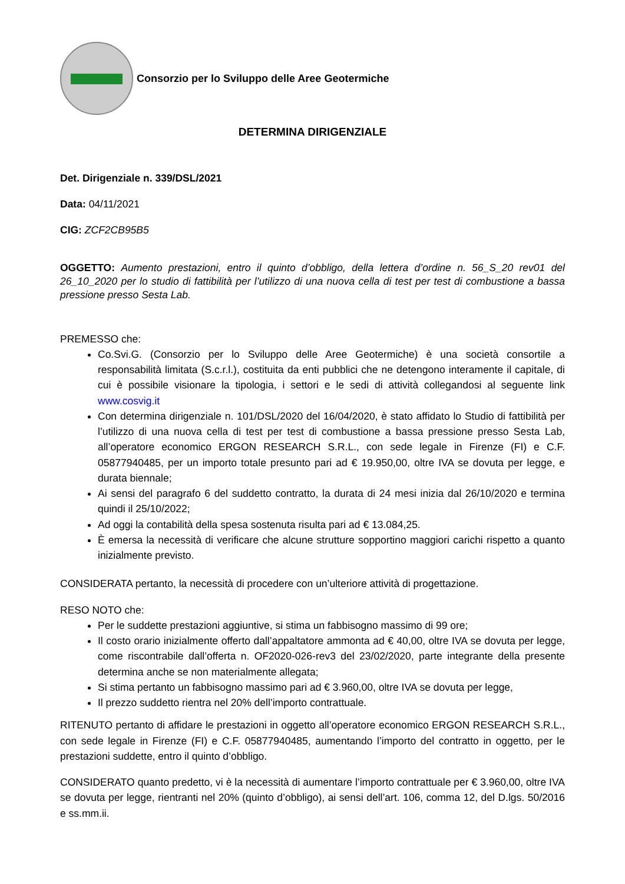Consorzio per lo Sviluppo delle Aree Geotermiche
DETERMINA DIRIGENZIALE
Det. Dirigenziale n. 339/DSL/2021
Data: 04/11/2021
CIG: ZCF2CB95B5
OGGETTO: Aumento prestazioni, entro il quinto d’obbligo, della lettera d’ordine n. 56_S_20 rev01 del 26_10_2020 per lo studio di fattibilità per l’utilizzo di una nuova cella di test per test di combustione a bassa pressione presso Sesta Lab.
PREMESSO che:
Co.Svi.G. (Consorzio per lo Sviluppo delle Aree Geotermiche) è una società consortile a responsabilità limitata (S.c.r.l.), costituita da enti pubblici che ne detengono interamente il capitale, di cui è possibile visionare la tipologia, i settori e le sedi di attività collegandosi al seguente link www.cosvig.it
Con determina dirigenziale n. 101/DSL/2020 del 16/04/2020, è stato affidato lo Studio di fattibilità per l’utilizzo di una nuova cella di test per test di combustione a bassa pressione presso Sesta Lab, all’operatore economico ERGON RESEARCH S.R.L., con sede legale in Firenze (FI) e C.F. 05877940485, per un importo totale presunto pari ad € 19.950,00, oltre IVA se dovuta per legge, e durata biennale;
Ai sensi del paragrafo 6 del suddetto contratto, la durata di 24 mesi inizia dal 26/10/2020 e termina quindi il 25/10/2022;
Ad oggi la contabilità della spesa sostenuta risulta pari ad € 13.084,25.
È emersa la necessità di verificare che alcune strutture sopportino maggiori carichi rispetto a quanto inizialmente previsto.
CONSIDERATA pertanto, la necessità di procedere con un’ulteriore attività di progettazione.
RESO NOTO che:
Per le suddette prestazioni aggiuntive, si stima un fabbisogno massimo di 99 ore;
Il costo orario inizialmente offerto dall’appaltatore ammonta ad € 40,00, oltre IVA se dovuta per legge, come riscontrabile dall’offerta n. OF2020-026-rev3 del 23/02/2020, parte integrante della presente determina anche se non materialmente allegata;
Si stima pertanto un fabbisogno massimo pari ad € 3.960,00, oltre IVA se dovuta per legge,
Il prezzo suddetto rientra nel 20% dell’importo contrattuale.
RITENUTO pertanto di affidare le prestazioni in oggetto all’operatore economico ERGON RESEARCH S.R.L., con sede legale in Firenze (FI) e C.F. 05877940485, aumentando l’importo del contratto in oggetto, per le prestazioni suddette, entro il quinto d’obbligo.
CONSIDERATO quanto predetto, vi è la necessità di aumentare l’importo contrattuale per € 3.960,00, oltre IVA se dovuta per legge, rientranti nel 20% (quinto d’obbligo), ai sensi dell’art. 106, comma 12, del D.lgs. 50/2016 e ss.mm.ii.